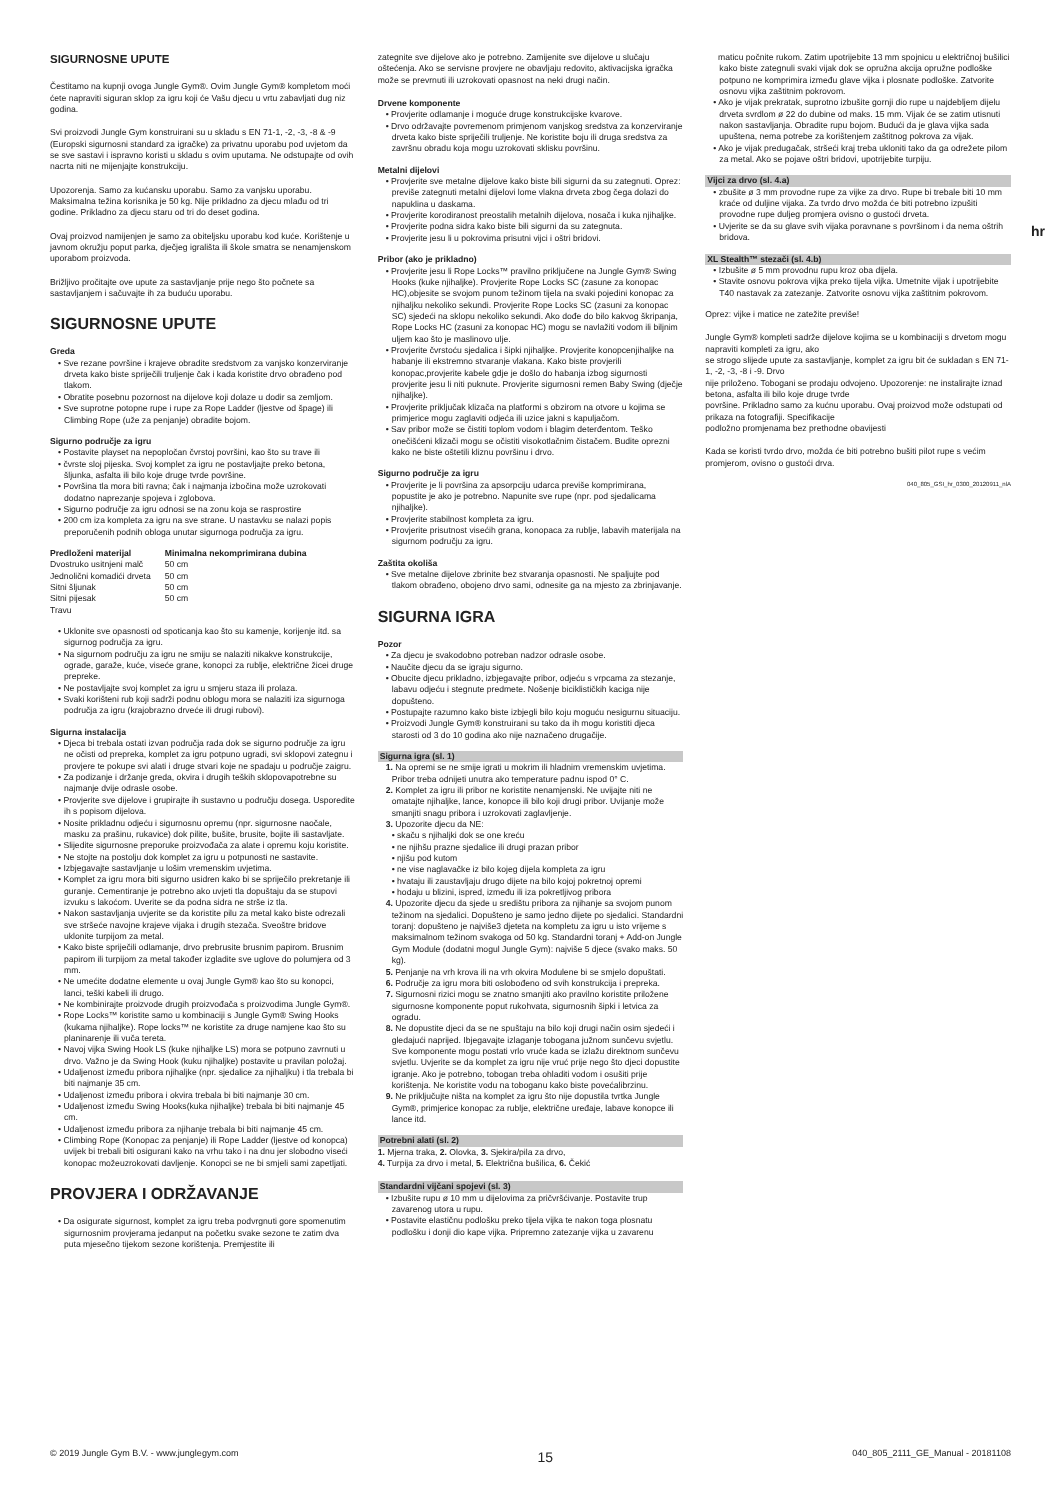SIGURNOSNE UPUTE
Čestitamo na kupnji ovoga Jungle Gym®. Ovim Jungle Gym® kompletom moći ćete napraviti siguran sklop za igru koji će Vašu djecu u vrtu zabavljati dug niz godina.
Svi proizvodi Jungle Gym konstruirani su u skladu s EN 71-1, -2, -3, -8 & -9 (Europski sigurnosni standard za igračke) za privatnu uporabu pod uvjetom da se sve sastavi i ispravno koristi u skladu s ovim uputama. Ne odstupajte od ovih nacrta niti ne mijenjajte konstrukciju.
Upozorenja. Samo za kućansku uporabu. Samo za vanjsku uporabu. Maksimalna težina korisnika je 50 kg. Nije prikladno za djecu mlađu od tri godine. Prikladno za djecu staru od tri do deset godina.
Ovaj proizvod namijenjen je samo za obiteljsku uporabu kod kuće. Korištenje u javnom okružju poput parka, dječjeg igrališta ili škole smatra se nenamjenskom uporabom proizvoda.
Brižljivo pročitajte ove upute za sastavljanje prije nego što počnete sa sastavljanjem i sačuvajte ih za buduću uporabu.
SIGURNOSNE UPUTE
Greda
• Sve rezane površine i krajeve obradite sredstvom za vanjsko konzerviranje drveta kako biste spriječili truljenje čak i kada koristite drvo obrađeno pod tlakom.
• Obratite posebnu pozornost na dijelove koji dolaze u dodir sa zemljom.
• Sve suprotne potopne rupe i rupe za Rope Ladder (ljestve od špage) ili Climbing Rope (uže za penjanje) obradite bojom.
Sigurno područje za igru
• Postavite playset na nepopločan čvrstoj površini, kao što su trave ili
• čvrste sloj pijeska. Svoj komplet za igru ne postavljajte preko betona, šljunka, asfalta ili bilo koje druge tvrde površine.
• Površina tla mora biti ravna; čak i najmanja izbočina može uzrokovati dodatno naprezanje spojeva i zglobova.
• Sigurno područje za igru odnosi se na zonu koja se rasprostire
• 200 cm iza kompleta za igru na sve strane. U nastavku se nalazi popis preporučenih podnih obloga unutar sigurnoga područja za igru.
| Predloženi materijal | Minimalna nekomprimirana dubina |
| --- | --- |
| Dvostruko usitnjeni malč | 50 cm |
| Jednolični komadići drveta | 50 cm |
| Sitni šljunak | 50 cm |
| Sitni pijesak | 50 cm |
| Travu | |
• Uklonite sve opasnosti od spoticanja kao što su kamenje, korijenje itd. sa sigurnog područja za igru.
• Na sigurnom području za igru ne smiju se nalaziti nikakve konstrukcije, ograde, garaže, kuće, viseće grane, konopci za rublje, električne žicei druge prepreke.
• Ne postavljajte svoj komplet za igru u smjeru staza ili prolaza.
• Svaki korišteni rub koji sadrži podnu oblogu mora se nalaziti iza sigurnoga područja za igru (krajobrazno drveće ili drugi rubovi).
Sigurna instalacija
• Djeca bi trebala ostati izvan područja rada dok se sigurno područje za igru ne očisti od prepreka, komplet za igru potpuno ugradi, svi sklopovi zategnu i provjere te pokupe svi alati i druge stvari koje ne spadaju u područje zaigru.
• Za podizanje i držanje greda, okvira i drugih teških sklopovapotrebne su najmanje dvije odrasle osobe.
• Provjerite sve dijelove i grupirajte ih sustavno u području dosega. Usporedite ih s popisom dijelova.
• Nosite prikladnu odjeću i sigurnosnu opremu (npr. sigurnosne naočale, masku za prašinu, rukavice) dok pilite, bušite, brusite, bojite ili sastavljate.
• Slijedite sigurnosne preporuke proizvođača za alate i opremu koju koristite.
• Ne stojte na postolju dok komplet za igru u potpunosti ne sastavite.
• Izbjegavajte sastavljanje u lošim vremenskim uvjetima.
• Komplet za igru mora biti sigurno usidren kako bi se spriječilo prekretanje ili guranje. Cementiranje je potrebno ako uvjeti tla dopuštaju da se stupovi izvuku s lakoćom. Uverite se da podna sidra ne strše iz tla.
• Nakon sastavljanja uvjerite se da koristite pilu za metal kako biste odrezali sve stršeće navojne krajeve vijaka i drugih stezača. Sveoštre bridove uklonite turpijom za metal.
• Kako biste spriječili odlamanje, drvo prebrusite brusnim papirom. Brusnim papirom ili turpijom za metal također izgladite sve uglove do polumjera od 3 mm.
• Ne umećite dodatne elemente u ovaj Jungle Gym® kao što su konopci, lanci, teški kabeli ili drugo.
• Ne kombinirajte proizvode drugih proizvođača s proizvodima Jungle Gym®.
• Rope Locks™ koristite samo u kombinaciji s Jungle Gym® Swing Hooks (kukama njihaljke). Rope locks™ ne koristite za druge namjene kao što su planinarenje ili vuča tereta.
• Navoj vijka Swing Hook LS (kuke njihaljke LS) mora se potpuno zavrnuti u drvo. Važno je da Swing Hook (kuku njihaljke) postavite u pravilan položaj.
• Udaljenost između pribora njihaljke (npr. sjedalice za njihaljku) i tla trebala bi biti najmanje 35 cm.
• Udaljenost između pribora i okvira trebala bi biti najmanje 30 cm.
• Udaljenost između Swing Hooks(kuka njihaljke) trebala bi biti najmanje 45 cm.
• Udaljenost između pribora za njihanje trebala bi biti najmanje 45 cm.
• Climbing Rope (Konopac za penjanje) ili Rope Ladder (ljestve od konopca) uvijek bi trebali biti osigurani kako na vrhu tako i na dnu jer slobodno viseći konopac možeuzrokovati davljenje. Konopci se ne bi smjeli sami zapetljati.
PROVJERA I ODRŽAVANJE
• Da osigurate sigurnost, komplet za igru treba podvrgnuti gore spomenutim sigurnosnim provjerama jedanput na početku svake sezone te zatim dva puta mjesečno tijekom sezone korištenja. Premjestite ili
zategnite sve dijelove ako je potrebno. Zamijenite sve dijelove u slučaju oštećenja. Ako se servisne provjere ne obavljaju redovito, aktivacijska igračka može se prevrnuti ili uzrokovati opasnost na neki drugi način.
Drvene komponente
• Provjerite odlamanje i moguće druge konstrukcijske kvarove.
• Drvo održavajte povremenom primjenom vanjskog sredstva za konzerviranje drveta kako biste spriječili truljenje. Ne koristite boju ili druga sredstva za završnu obradu koja mogu uzrokovati sklisku površinu.
Metalni dijelovi
• Provjerite sve metalne dijelove kako biste bili sigurni da su zategnuti. Oprez: previše zategnuti metalni dijelovi lome vlakna drveta zbog čega dolazi do napuklina u daskama.
• Provjerite korodiranost preostalih metalnih dijelova, nosača i kuka njihaljke.
• Provjerite podna sidra kako biste bili sigurni da su zategnuta.
• Provjerite jesu li u pokrovima prisutni vijci i oštri bridovi.
Pribor (ako je prikladno)
• Provjerite jesu li Rope Locks™ pravilno priključene na Jungle Gym® Swing Hooks (kuke njihaljke). Provjerite Rope Locks SC (zasune za konopac HC),objesite se svojom punom težinom tijela na svaki pojedini konopac za njihaljku nekoliko sekundi. Provjerite Rope Locks SC (zasuni za konopac SC) sjedeći na sklopu nekoliko sekundi. Ako dođe do bilo kakvog škripanja, Rope Locks HC (zasuni za konopac HC) mogu se navlažiti vodom ili biljnim uljem kao što je maslinovo ulje.
• Provjerite čvrstoću sjedalica i šipki njihaljke. Provjerite konopcenjihaljke na habanje ili ekstremno stvaranje vlakana. Kako biste provjerili konopac,provjerite kabele gdje je došlo do habanja izbog sigurnosti provjerite jesu li niti puknute. Provjerite sigurnosni remen Baby Swing (dječje njihaljke).
• Provjerite priključak klizača na platformi s obzirom na otvore u kojima se primjerice mogu zaglaviti odjeća ili uzice jakni s kapuljačom.
• Sav pribor može se čistiti toplom vodom i blagim deterđentom. Teško onečišćeni klizači mogu se očistiti visokotlačnim čistačem. Budite oprezni kako ne biste oštetili kliznu površinu i drvo.
Sigurno područje za igru
• Provjerite je li površina za apsorpciju udarca previše komprimirana, popustite je ako je potrebno. Napunite sve rupe (npr. pod sjedalicama njihaljke).
• Provjerite stabilnost kompleta za igru.
• Provjerite prisutnost visećih grana, konopaca za rublje, labavih materijala na sigurnom području za igru.
Zaštita okoliša
• Sve metalne dijelove zbrinite bez stvaranja opasnosti. Ne spaljujte pod tlakom obrađeno, obojeno drvo sami, odnesite ga na mjesto za zbrinjavanje.
SIGURNA IGRA
Pozor
• Za djecu je svakodobno potreban nadzor odrasle osobe.
• Naučite djecu da se igraju sigurno.
• Obucite djecu prikladno, izbjegavajte pribor, odjeću s vrpcama za stezanje, labavu odjeću i stegnute predmete. Nošenje biciklističkih kaciga nije dopušteno.
• Postupajte razumno kako biste izbjegli bilo koju moguću nesigurnu situaciju.
• Proizvodi Jungle Gym® konstruirani su tako da ih mogu koristiti djeca starosti od 3 do 10 godina ako nije naznačeno drugačije.
Sigurna igra (sl. 1)
1. Na opremi se ne smije igrati u mokrim ili hladnim vremenskim uvjetima. Pribor treba odnijeti unutra ako temperature padnu ispod 0° C.
2. Komplet za igru ili pribor ne koristite nenamjenski. Ne uvijajte niti ne omatajte njihaljke, lance, konopce ili bilo koji drugi pribor. Uvijanje može smanjiti snagu pribora i uzrokovati zaglavljenje.
3. Upozorite djecu da NE:
• skaču s njihaljki dok se one kreću
• ne njihšu prazne sjedalice ili drugi prazan pribor
• njišu pod kutom
• ne vise naglavačke iz bilo kojeg dijela kompleta za igru
• hvataju ili zaustavljaju drugo dijete na bilo kojoj pokretnoj opremi
• hodaju u blizini, ispred, između ili iza pokretljivog pribora
4. Upozorite djecu da sjede u središtu pribora za njihanje sa svojom punom težinom na sjedalici. Dopušteno je samo jedno dijete po sjedalici. Standardni toranj: dopušteno je najviše3 djeteta na kompletu za igru u isto vrijeme s maksimalnom težinom svakoga od 50 kg. Standardni toranj + Add-on Jungle Gym Module (dodatni mogul Jungle Gym): najviše 5 djece (svako maks. 50 kg).
5. Penjanje na vrh krova ili na vrh okvira Modulene bi se smjelo dopuštati.
6. Područje za igru mora biti oslobođeno od svih konstrukcija i prepreka.
7. Sigurnosni rizici mogu se znatno smanjiti ako pravilno koristite priložene sigurnosne komponente poput rukohvata, sigurnosnih šipki i letvica za ogradu.
8. Ne dopustite djeci da se ne spuštaju na bilo koji drugi način osim sjedeći i gledajući naprijed. Ibjegavajte izlaganje tobogana južnom sunčevu svjetlu. Sve komponente mogu postati vrlo vruće kada se izlažu direktnom sunčevu svjetlu. Uvjerite se da komplet za igru nije vruć prije nego što djeci dopustite igranje. Ako je potrebno, tobogan treba ohladiti vodom i osušiti prije korištenja. Ne koristite vodu na toboganu kako biste povećalibrzinu.
9. Ne priključujte ništa na komplet za igru što nije dopustila tvrtka Jungle Gym®, primjerice konopac za rublje, električne uređaje, labave konopce ili lance itd.
Potrebni alati (sl. 2)
1. Mjerna traka, 2. Olovka, 3. Sjekira/pila za drvo,
4. Turpija za drvo i metal, 5. Električna bušilica, 6. Čekić
Standardni vijčani spojevi (sl. 3)
• Izbušite rupu ø 10 mm u dijelovima za pričvršćivanje. Postavite trup zavarenog utora u rupu.
• Postavite elastičnu podlošku preko tijela vijka te nakon toga plosnatu podlošku i donji dio kape vijka. Pripremno zatezanje vijka u zavarenu
maticu počnite rukom. Zatim upotrijebite 13 mm spojnicu u električnoj bušilici kako biste zategnuli svaki vijak dok se opružna akcija opružne podloške potpuno ne komprimira između glave vijka i plosnate podloške. Zatvorite osnovu vijka zaštitnim pokrovom.
• Ako je vijak prekratak, suprotno izbušite gornji dio rupe u najdebljem dijelu drveta svrdlom ø 22 do dubine od maks. 15 mm. Vijak će se zatim utisnuti nakon sastavljanja. Obradite rupu bojom. Budući da je glava vijka sada upuštena, nema potrebe za korištenjem zaštitnog pokrova za vijak.
• Ako je vijak predugačak, stršeći kraj treba ukloniti tako da ga odrežete pilom za metal. Ako se pojave oštri bridovi, upotrijebite turpiju.
Vijci za drvo (sl. 4.a)
• zbušite ø 3 mm provodne rupe za vijke za drvo. Rupe bi trebale biti 10 mm kraće od duljine vijaka. Za tvrdo drvo možda će biti potrebno izpušiti provodne rupe duljeg promjera ovisno o gustoći drveta.
• Uvjerite se da su glave svih vijaka poravnane s površinom i da nema oštrih bridova.
XL Stealth™ stezači (sl. 4.b)
• Izbušite ø 5 mm provodnu rupu kroz oba dijela.
• Stavite osnovu pokrova vijka preko tijela vijka. Umetnite vijak i upotrijebite T40 nastavak za zatezanje. Zatvorite osnovu vijka zaštitnim pokrovom.
Oprez: vijke i matice ne zatežite previše!
Jungle Gym® kompleti sadrže dijelove kojima se u kombinaciji s drvetom mogu napraviti kompleti za igru, ako
se strogo slijede upute za sastavljanje, komplet za igru bit će sukladan s EN 71-1, -2, -3, -8 i -9. Drvo
nije priloženo. Tobogani se prodaju odvojeno. Upozorenje: ne instalirajte iznad betona, asfalta ili bilo koje druge tvrde
površine. Prikladno samo za kućnu uporabu. Ovaj proizvod može odstupati od prikaza na fotografiji. Specifikacije
podložno promjenama bez prethodne obavijesti
Kada se koristi tvrdo drvo, možda će biti potrebno bušiti pilot rupe s većim promjerom, ovisno o gustoći drva.
040_805_GSI_hr_0300_20120911_nlA
hr
© 2019 Jungle Gym B.V. - www.junglegym.com 15 040_805_2111_GE_Manual - 20181108